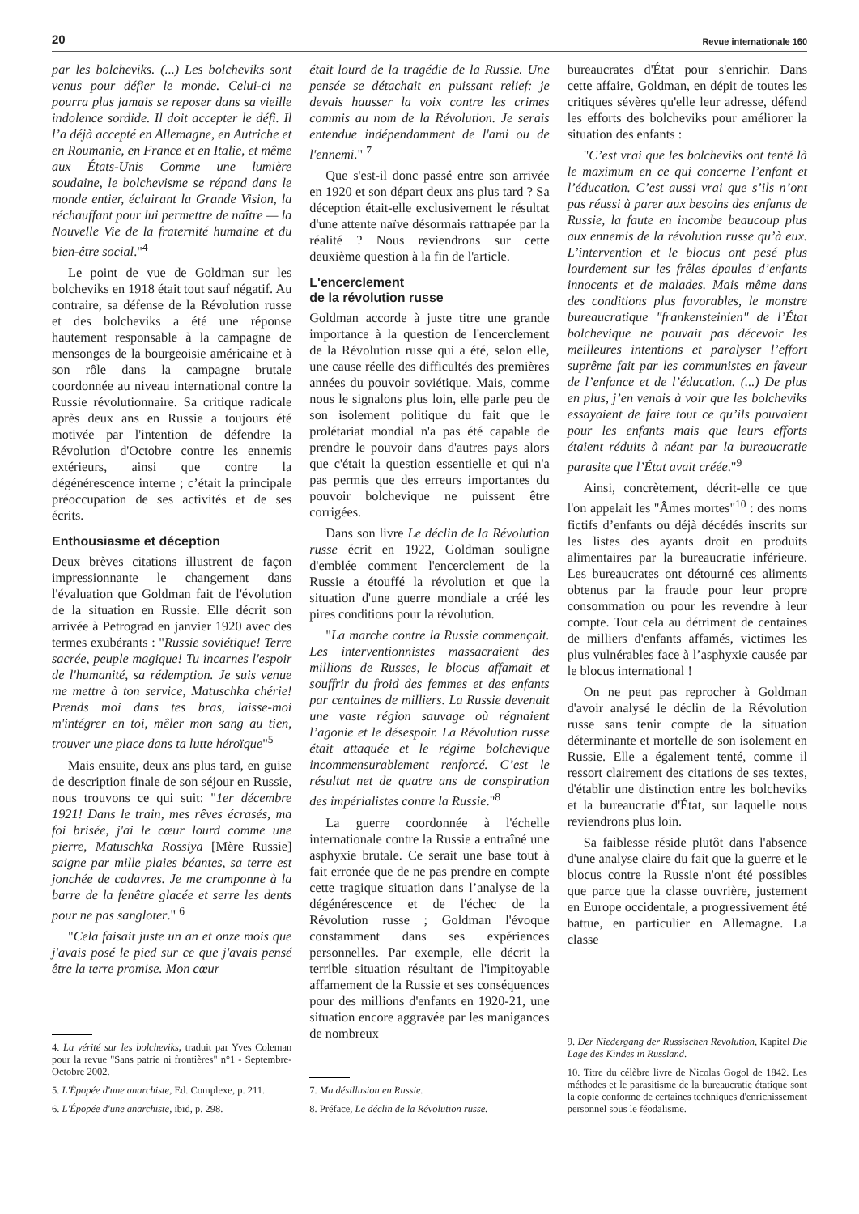20 Revue internationale 160
par les bolcheviks. (...) Les bolcheviks sont venus pour défier le monde. Celui-ci ne pourra plus jamais se reposer dans sa vieille indolence sordide. Il doit accepter le défi. Il l’a déjà accepté en Allemagne, en Autriche et en Roumanie, en France et en Italie, et même aux États-Unis Comme une lumière soudaine, le bolchevisme se répand dans le monde entier, éclairant la Grande Vision, la réchauffant pour lui permettre de naître — la Nouvelle Vie de la fraternité humaine et du bien-être social."<sup>4</sup>
Le point de vue de Goldman sur les bolcheviks en 1918 était tout sauf négatif. Au contraire, sa défense de la Révolution russe et des bolcheviks a été une réponse hautement responsable à la campagne de mensonges de la bourgeoisie américaine et à son rôle dans la campagne brutale coordonnée au niveau international contre la Russie révolutionnaire. Sa critique radicale après deux ans en Russie a toujours été motivée par l'intention de défendre la Révolution d'Octobre contre les ennemis extérieurs, ainsi que contre la dégénérescence interne ; c’était la principale préoccupation de ses activités et de ses écrits.
Enthousiasme et déception
Deux brèves citations illustrent de façon impressionnante le changement dans l'évaluation que Goldman fait de l'évolution de la situation en Russie. Elle décrit son arrivée à Petrograd en janvier 1920 avec des termes exubérants : "Russie soviétique! Terre sacrée, peuple magique! Tu incarnes l'espoir de l'humanité, sa rédemption. Je suis venue me mettre à ton service, Matuschka chérie! Prends moi dans tes bras, laisse-moi m'intégrer en toi, mêler mon sang au tien, trouver une place dans ta lutte héroïque"<sup>5</sup>
Mais ensuite, deux ans plus tard, en guise de description finale de son séjour en Russie, nous trouvons ce qui suit: "1er décembre 1921! Dans le train, mes rêves écrasés, ma foi brisée, j'ai le cœur lourd comme une pierre, Matuschka Rossiya [Mère Russie] saigne par mille plaies béantes, sa terre est jonchée de cadavres. Je me cramponne à la barre de la fenêtre glacée et serre les dents pour ne pas sangloter." <sup>6</sup>
"Cela faisait juste un an et onze mois que j'avais posé le pied sur ce que j'avais pensé être la terre promise. Mon cœur
4. La vérité sur les bolcheviks, traduit par Yves Coleman pour la revue "Sans patrie ni frontières" n°1 - Septembre-Octobre 2002.
5. L'Épopée d'une anarchiste, Ed. Complexe, p. 211.
6. L'Épopée d'une anarchiste, ibid, p. 298.
était lourd de la tragédie de la Russie. Une pensée se détachait en puissant relief: je devais hausser la voix contre les crimes commis au nom de la Révolution. Je serais entendue indépendamment de l'ami ou de l'ennemi." <sup>7</sup>
Que s'est-il donc passé entre son arrivée en 1920 et son départ deux ans plus tard ? Sa déception était-elle exclusivement le résultat d'une attente naïve désormais rattrapée par la réalité ? Nous reviendrons sur cette deuxième question à la fin de l'article.
L'encerclement
de la révolution russe
Goldman accorde à juste titre une grande importance à la question de l'encerclement de la Révolution russe qui a été, selon elle, une cause réelle des difficultés des premières années du pouvoir soviétique. Mais, comme nous le signalons plus loin, elle parle peu de son isolement politique du fait que le prolétariat mondial n'a pas été capable de prendre le pouvoir dans d'autres pays alors que c'était la question essentielle et qui n'a pas permis que des erreurs importantes du pouvoir bolchevique ne puissent être corrigées.
Dans son livre Le déclin de la Révolution russe écrit en 1922, Goldman souligne d'emblée comment l'encerclement de la Russie a étouffé la révolution et que la situation d'une guerre mondiale a créé les pires conditions pour la révolution.
"La marche contre la Russie commençait. Les interventionnistes massacraient des millions de Russes, le blocus affamait et souffrir du froid des femmes et des enfants par centaines de milliers. La Russie devenait une vaste région sauvage où régnaient l’agonie et le désespoir. La Révolution russe était attaquée et le régime bolchevique incommensurablement renforcé. C’est le résultat net de quatre ans de conspiration des impérialistes contre la Russie."<sup>8</sup>
La guerre coordonnée à l'échelle internationale contre la Russie a entraîné une asphyxie brutale. Ce serait une base tout à fait erronée que de ne pas prendre en compte cette tragique situation dans l’analyse de la dégénérescence et de l'échec de la Révolution russe ; Goldman l'évoque constamment dans ses expériences personnelles. Par exemple, elle décrit la terrible situation résultant de l'impitoyable affamement de la Russie et ses conséquences pour des millions d'enfants en 1920-21, une situation encore aggravée par les manigances de nombreux
7. Ma désillusion en Russie.
8. Préface, Le déclin de la Révolution russe.
bureaucrates d'État pour s'enrichir. Dans cette affaire, Goldman, en dépit de toutes les critiques sévères qu'elle leur adresse, défend les efforts des bolcheviks pour améliorer la situation des enfants :
"C’est vrai que les bolcheviks ont tenté là le maximum en ce qui concerne l’enfant et l’éducation. C’est aussi vrai que s’ils n’ont pas réussi à parer aux besoins des enfants de Russie, la faute en incombe beaucoup plus aux ennemis de la révolution russe qu’à eux. L’intervention et le blocus ont pesé plus lourdement sur les frêles épaules d’enfants innocents et de malades. Mais même dans des conditions plus favorables, le monstre bureaucratique "frankensteinien" de l’État bolchevique ne pouvait pas décevoir les meilleures intentions et paralyser l’effort suprême fait par les communistes en faveur de l’enfance et de l’éducation. (...) De plus en plus, j’en venais à voir que les bolcheviks essayaient de faire tout ce qu’ils pouvaient pour les enfants mais que leurs efforts étaient réduits à néant par la bureaucratie parasite que l’État avait créée."<sup>9</sup>
Ainsi, concrètement, décrit-elle ce que l'on appelait les "Âmes mortes"<sup>10</sup> : des noms fictifs d’enfants ou déjà décédés inscrits sur les listes des ayants droit en produits alimentaires par la bureaucratie inférieure. Les bureaucrates ont détourné ces aliments obtenus par la fraude pour leur propre consommation ou pour les revendre à leur compte. Tout cela au détriment de centaines de milliers d'enfants affamés, victimes les plus vulnérables face à l’asphyxie causée par le blocus international !
On ne peut pas reprocher à Goldman d'avoir analysé le déclin de la Révolution russe sans tenir compte de la situation déterminante et mortelle de son isolement en Russie. Elle a également tenté, comme il ressort clairement des citations de ses textes, d'établir une distinction entre les bolcheviks et la bureaucratie d'État, sur laquelle nous reviendrons plus loin.
Sa faiblesse réside plutôt dans l'absence d'une analyse claire du fait que la guerre et le blocus contre la Russie n'ont été possibles que parce que la classe ouvrière, justement en Europe occidentale, a progressivement été battue, en particulier en Allemagne. La classe
9. Der Niedergang der Russischen Revolution, Kapitel Die Lage des Kindes in Russland.
10. Titre du célèbre livre de Nicolas Gogol de 1842. Les méthodes et le parasitisme de la bureaucratie étatique sont la copie conforme de certaines techniques d'enrichissement personnel sous le féodalisme.